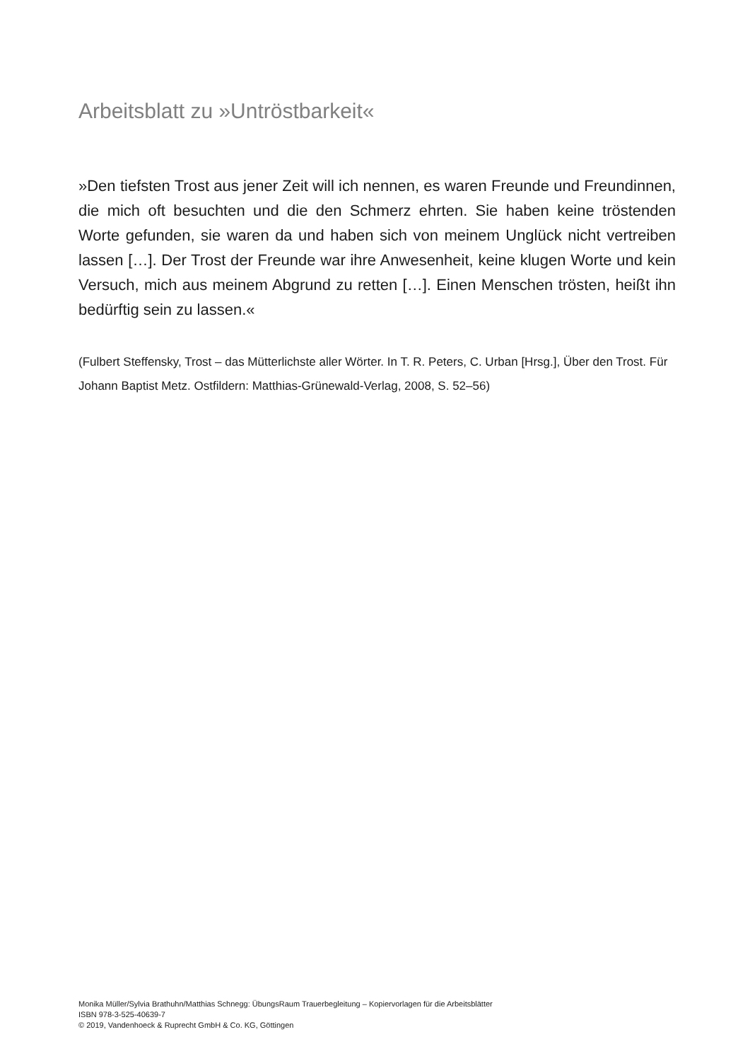Arbeitsblatt zu »Untröstbarkeit«
»Den tiefsten Trost aus jener Zeit will ich nennen, es waren Freunde und Freundinnen, die mich oft besuchten und die den Schmerz ehrten. Sie haben keine tröstenden Worte gefunden, sie waren da und haben sich von meinem Unglück nicht vertreiben lassen […]. Der Trost der Freunde war ihre Anwesenheit, keine klugen Worte und kein Versuch, mich aus meinem Abgrund zu retten […]. Einen Menschen trösten, heißt ihn bedürftig sein zu lassen.«
(Fulbert Steffensky, Trost – das Mütterlichste aller Wörter. In T. R. Peters, C. Urban [Hrsg.], Über den Trost. Für Johann Baptist Metz. Ostfildern: Matthias-Grünewald-Verlag, 2008, S. 52–56)
Monika Müller/Sylvia Brathuhn/Matthias Schnegg: ÜbungsRaum Trauerbegleitung – Kopiervorlagen für die Arbeitsblätter
ISBN 978-3-525-40639-7
© 2019, Vandenhoeck & Ruprecht GmbH & Co. KG, Göttingen